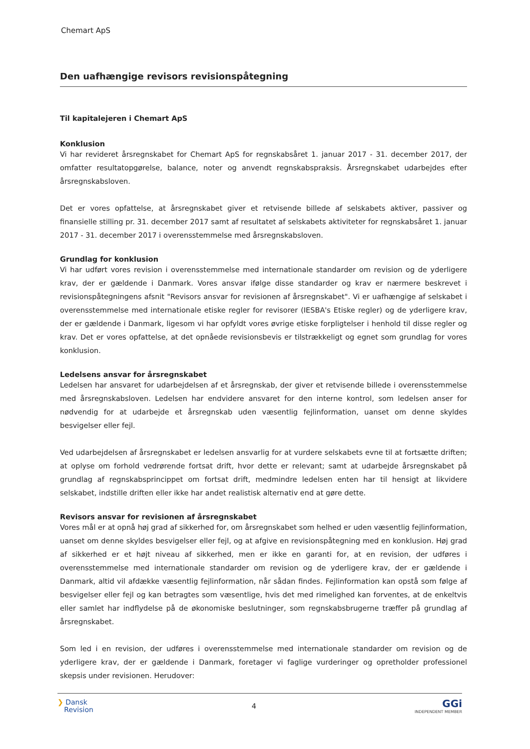Chemart ApS
Den uafhængige revisors revisionspåtegning
Til kapitalejeren i Chemart ApS
Konklusion
Vi har revideret årsregnskabet for Chemart ApS for regnskabsåret 1. januar 2017 - 31. december 2017, der omfatter resultatopgørelse, balance, noter og anvendt regnskabspraksis. Årsregnskabet udarbejdes efter årsregnskabsloven.
Det er vores opfattelse, at årsregnskabet giver et retvisende billede af selskabets aktiver, passiver og finansielle stilling pr. 31. december 2017 samt af resultatet af selskabets aktiviteter for regnskabsåret 1. januar 2017 - 31. december 2017 i overensstemmelse med årsregnskabsloven.
Grundlag for konklusion
Vi har udført vores revision i overensstemmelse med internationale standarder om revision og de yderligere krav, der er gældende i Danmark. Vores ansvar ifølge disse standarder og krav er nærmere beskrevet i revisionspåtegningens afsnit "Revisors ansvar for revisionen af årsregnskabet". Vi er uafhængige af selskabet i overensstemmelse med internationale etiske regler for revisorer (IESBA's Etiske regler) og de yderligere krav, der er gældende i Danmark, ligesom vi har opfyldt vores øvrige etiske forpligtelser i henhold til disse regler og krav. Det er vores opfattelse, at det opnåede revisionsbevis er tilstrækkeligt og egnet som grundlag for vores konklusion.
Ledelsens ansvar for årsregnskabet
Ledelsen har ansvaret for udarbejdelsen af et årsregnskab, der giver et retvisende billede i overensstemmelse med årsregnskabsloven. Ledelsen har endvidere ansvaret for den interne kontrol, som ledelsen anser for nødvendig for at udarbejde et årsregnskab uden væsentlig fejlinformation, uanset om denne skyldes besvigelser eller fejl.
Ved udarbejdelsen af årsregnskabet er ledelsen ansvarlig for at vurdere selskabets evne til at fortsætte driften; at oplyse om forhold vedrørende fortsat drift, hvor dette er relevant; samt at udarbejde årsregnskabet på grundlag af regnskabsprincippet om fortsat drift, medmindre ledelsen enten har til hensigt at likvidere selskabet, indstille driften eller ikke har andet realistisk alternativ end at gøre dette.
Revisors ansvar for revisionen af årsregnskabet
Vores mål er at opnå høj grad af sikkerhed for, om årsregnskabet som helhed er uden væsentlig fejlinformation, uanset om denne skyldes besvigelser eller fejl, og at afgive en revisionspåtegning med en konklusion. Høj grad af sikkerhed er et højt niveau af sikkerhed, men er ikke en garanti for, at en revision, der udføres i overensstemmelse med internationale standarder om revision og de yderligere krav, der er gældende i Danmark, altid vil afdække væsentlig fejlinformation, når sådan findes. Fejlinformation kan opstå som følge af besvigelser eller fejl og kan betragtes som væsentlige, hvis det med rimelighed kan forventes, at de enkeltvis eller samlet har indflydelse på de økonomiske beslutninger, som regnskabsbrugerne træffer på grundlag af årsregnskabet.
Som led i en revision, der udføres i overensstemmelse med internationale standarder om revision og de yderligere krav, der er gældende i Danmark, foretager vi faglige vurderinger og opretholder professionel skepsis under revisionen. Herudover:
❯ Dansk
Revision
4
GGi
INDEPENDENT MEMBER